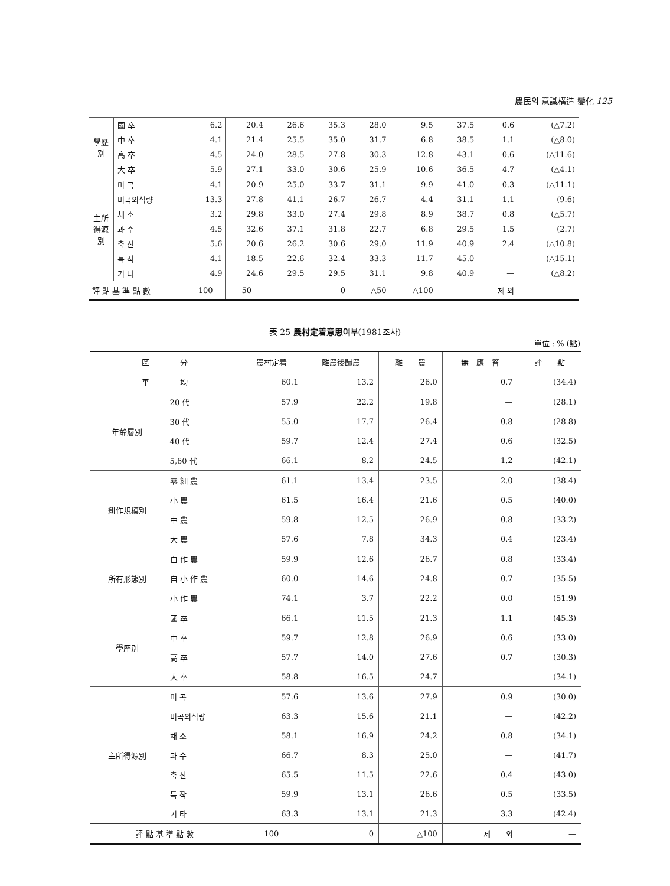農民의 意識構造 變化 125
| 學歷別 | 國 卒 | 6.2 | 20.4 | 26.6 | 35.3 | 28.0 | 9.5 | 37.5 | 0.6 | (△7.2) |
| | 中 卒 | 4.1 | 21.4 | 25.5 | 35.0 | 31.7 | 6.8 | 38.5 | 1.1 | (△8.0) |
| | 高 卒 | 4.5 | 24.0 | 28.5 | 27.8 | 30.3 | 12.8 | 43.1 | 0.6 | (△11.6) |
| | 大 卒 | 5.9 | 27.1 | 33.0 | 30.6 | 25.9 | 10.6 | 36.5 | 4.7 | (△4.1) |
| 主所得源別 | 미 곡 | 4.1 | 20.9 | 25.0 | 33.7 | 31.1 | 9.9 | 41.0 | 0.3 | (△11.1) |
| | 미곡외식량 | 13.3 | 27.8 | 41.1 | 26.7 | 26.7 | 4.4 | 31.1 | 1.1 | (9.6) |
| | 채 소 | 3.2 | 29.8 | 33.0 | 27.4 | 29.8 | 8.9 | 38.7 | 0.8 | (△5.7) |
| | 과 수 | 4.5 | 32.6 | 37.1 | 31.8 | 22.7 | 6.8 | 29.5 | 1.5 | (2.7) |
| | 축 산 | 5.6 | 20.6 | 26.2 | 30.6 | 29.0 | 11.9 | 40.9 | 2.4 | (△10.8) |
| | 특 작 | 4.1 | 18.5 | 22.6 | 32.4 | 33.3 | 11.7 | 45.0 | — | (△15.1) |
| | 기 타 | 4.9 | 24.6 | 29.5 | 29.5 | 31.1 | 9.8 | 40.9 | — | (△8.2) |
| 評 點 基 準 點 數 | | 100 | 50 | — | 0 | △50 | △100 | — | 제 외 | |
表 25 農村定着意思여부(1981조사)
單位 : % (點)
| 區 分 | | 農村定着 | 離農後歸農 | 離 農 | 無 應 答 | 評 點 |
| --- | --- | --- | --- | --- | --- | --- |
| 平 均 | | 60.1 | 13.2 | 26.0 | 0.7 | (34.4) |
| 年齡層別 | 20 代 | 57.9 | 22.2 | 19.8 | — | (28.1) |
| | 30 代 | 55.0 | 17.7 | 26.4 | 0.8 | (28.8) |
| | 40 代 | 59.7 | 12.4 | 27.4 | 0.6 | (32.5) |
| | 5,60 代 | 66.1 | 8.2 | 24.5 | 1.2 | (42.1) |
| 耕作規模別 | 零 細 農 | 61.1 | 13.4 | 23.5 | 2.0 | (38.4) |
| | 小 農 | 61.5 | 16.4 | 21.6 | 0.5 | (40.0) |
| | 中 農 | 59.8 | 12.5 | 26.9 | 0.8 | (33.2) |
| | 大 農 | 57.6 | 7.8 | 34.3 | 0.4 | (23.4) |
| 所有形態別 | 自 作 農 | 59.9 | 12.6 | 26.7 | 0.8 | (33.4) |
| | 自 小 作 農 | 60.0 | 14.6 | 24.8 | 0.7 | (35.5) |
| | 小 作 農 | 74.1 | 3.7 | 22.2 | 0.0 | (51.9) |
| 學歷別 | 國 卒 | 66.1 | 11.5 | 21.3 | 1.1 | (45.3) |
| | 中 卒 | 59.7 | 12.8 | 26.9 | 0.6 | (33.0) |
| | 高 卒 | 57.7 | 14.0 | 27.6 | 0.7 | (30.3) |
| | 大 卒 | 58.8 | 16.5 | 24.7 | — | (34.1) |
| 主所得源別 | 미 곡 | 57.6 | 13.6 | 27.9 | 0.9 | (30.0) |
| | 미곡외식량 | 63.3 | 15.6 | 21.1 | — | (42.2) |
| | 채 소 | 58.1 | 16.9 | 24.2 | 0.8 | (34.1) |
| | 과 수 | 66.7 | 8.3 | 25.0 | — | (41.7) |
| | 축 산 | 65.5 | 11.5 | 22.6 | 0.4 | (43.0) |
| | 특 작 | 59.9 | 13.1 | 26.6 | 0.5 | (33.5) |
| | 기 타 | 63.3 | 13.1 | 21.3 | 3.3 | (42.4) |
| 評 點 基 準 點 數 | | 100 | 0 | △100 | 제 외 | — |